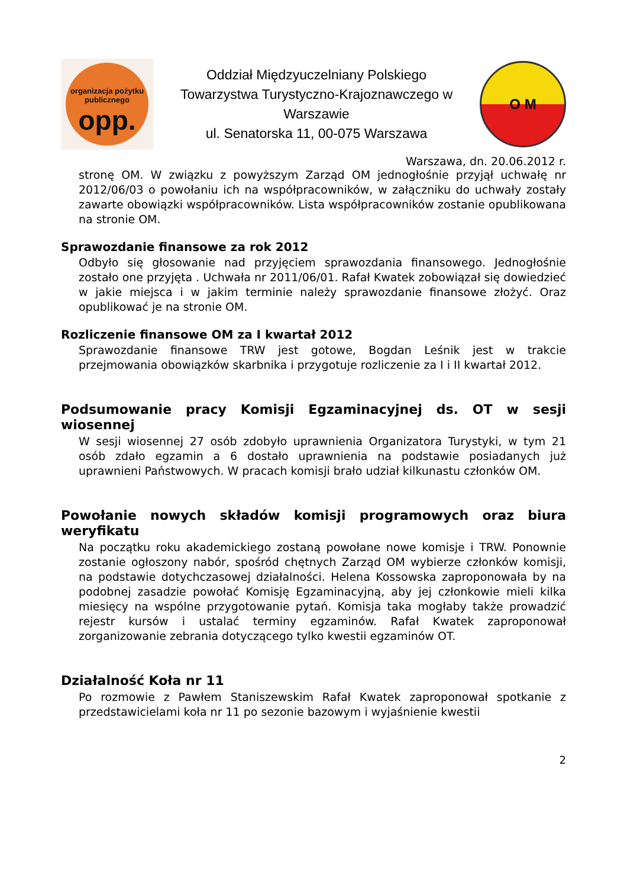organizacja pożytku publicznego
opp.
Oddział Międzyuczelniany Polskiego
Towarzystwa Turystyczno-Krajoznawczego w
Warszawie
ul. Senatorska 11, 00-075 Warszawa
O M
Warszawa, dn. 20.06.2012 r.
stronę OM. W związku z powyższym Zarząd OM jednogłośnie przyjął uchwałę nr 2012/06/03 o powołaniu ich na współpracowników, w załączniku do uchwały zostały zawarte obowiązki współpracowników. Lista współpracowników zostanie opublikowana na stronie OM.
Sprawozdanie finansowe za rok 2012
Odbyło się głosowanie nad przyjęciem sprawozdania finansowego. Jednogłośnie zostało one przyjęta . Uchwała nr 2011/06/01. Rafał Kwatek zobowiązał się dowiedzieć w jakie miejsca i w jakim terminie należy sprawozdanie finansowe złożyć. Oraz opublikować je na stronie OM.
Rozliczenie finansowe OM za I kwartał 2012
Sprawozdanie finansowe TRW jest gotowe, Bogdan Leśnik jest w trakcie przejmowania obowiązków skarbnika i przygotuje rozliczenie za I i II kwartał 2012.
Podsumowanie pracy Komisji Egzaminacyjnej ds. OT w sesji wiosennej
W sesji wiosennej 27 osób zdobyło uprawnienia Organizatora Turystyki, w tym 21 osób zdało egzamin a 6 dostało uprawnienia na podstawie posiadanych już uprawnieni Państwowych. W pracach komisji brało udział kilkunastu członków OM.
Powołanie nowych składów komisji programowych oraz biura weryfikatu
Na początku roku akademickiego zostaną powołane nowe komisje i TRW. Ponownie zostanie ogłoszony nabór, spośród chętnych Zarząd OM wybierze członków komisji, na podstawie dotychczasowej działalności. Helena Kossowska zaproponowała by na podobnej zasadzie powołać Komisję Egzaminacyjną, aby jej członkowie mieli kilka miesięcy na wspólne przygotowanie pytań. Komisja taka mogłaby także prowadzić rejestr kursów i ustalać terminy egzaminów. Rafał Kwatek zaproponował zorganizowanie zebrania dotyczącego tylko kwestii egzaminów OT.
Działalność Koła nr 11
Po rozmowie z Pawłem Staniszewskim Rafał Kwatek zaproponował spotkanie z przedstawicielami koła nr 11 po sezonie bazowym i wyjaśnienie kwestii
2